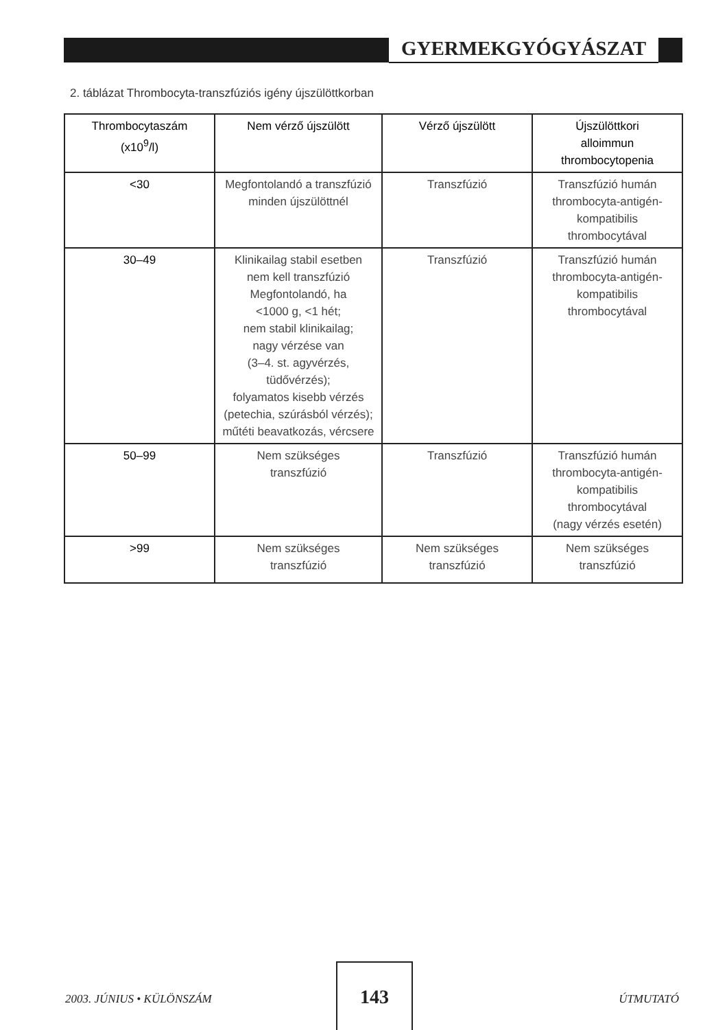GYERMEKGYÓGYÁSZAT
2. táblázat Thrombocyta-transzfúziós igény újszülöttkorban
| Thrombocytaszám (x10<sup>9</sup>/l) | Nem vérző újszülött | Vérző újszülött | Újszülöttkori alloimmun thrombocytopenia |
| --- | --- | --- | --- |
| <30 | Megfontolandó a transzfúzió minden újszülöttnél | Transzfúzió | Transzfúzió humán thrombocyta-antigén-kompatibilis thrombocytával |
| 30–49 | Klinikailag stabil esetben nem kell transzfúzió Megfontolandó, ha <1000 g, <1 hét; nem stabil klinikailag; nagy vérzése van (3–4. st. agyvérzés, tüdővérzés); folyamatos kisebb vérzés (petechia, szúrásból vérzés); műtéti beavatkozás, vércsere | Transzfúzió | Transzfúzió humán thrombocyta-antigén-kompatibilis thrombocytával |
| 50–99 | Nem szükséges transzfúzió | Transzfúzió | Transzfúzió humán thrombocyta-antigén-kompatibilis thrombocytával (nagy vérzés esetén) |
| >99 | Nem szükséges transzfúzió | Nem szükséges transzfúzió | Nem szükséges transzfúzió |
2003. JÚNIUS • KÜLÖNSZÁM
143
ÚTMUTATÓ